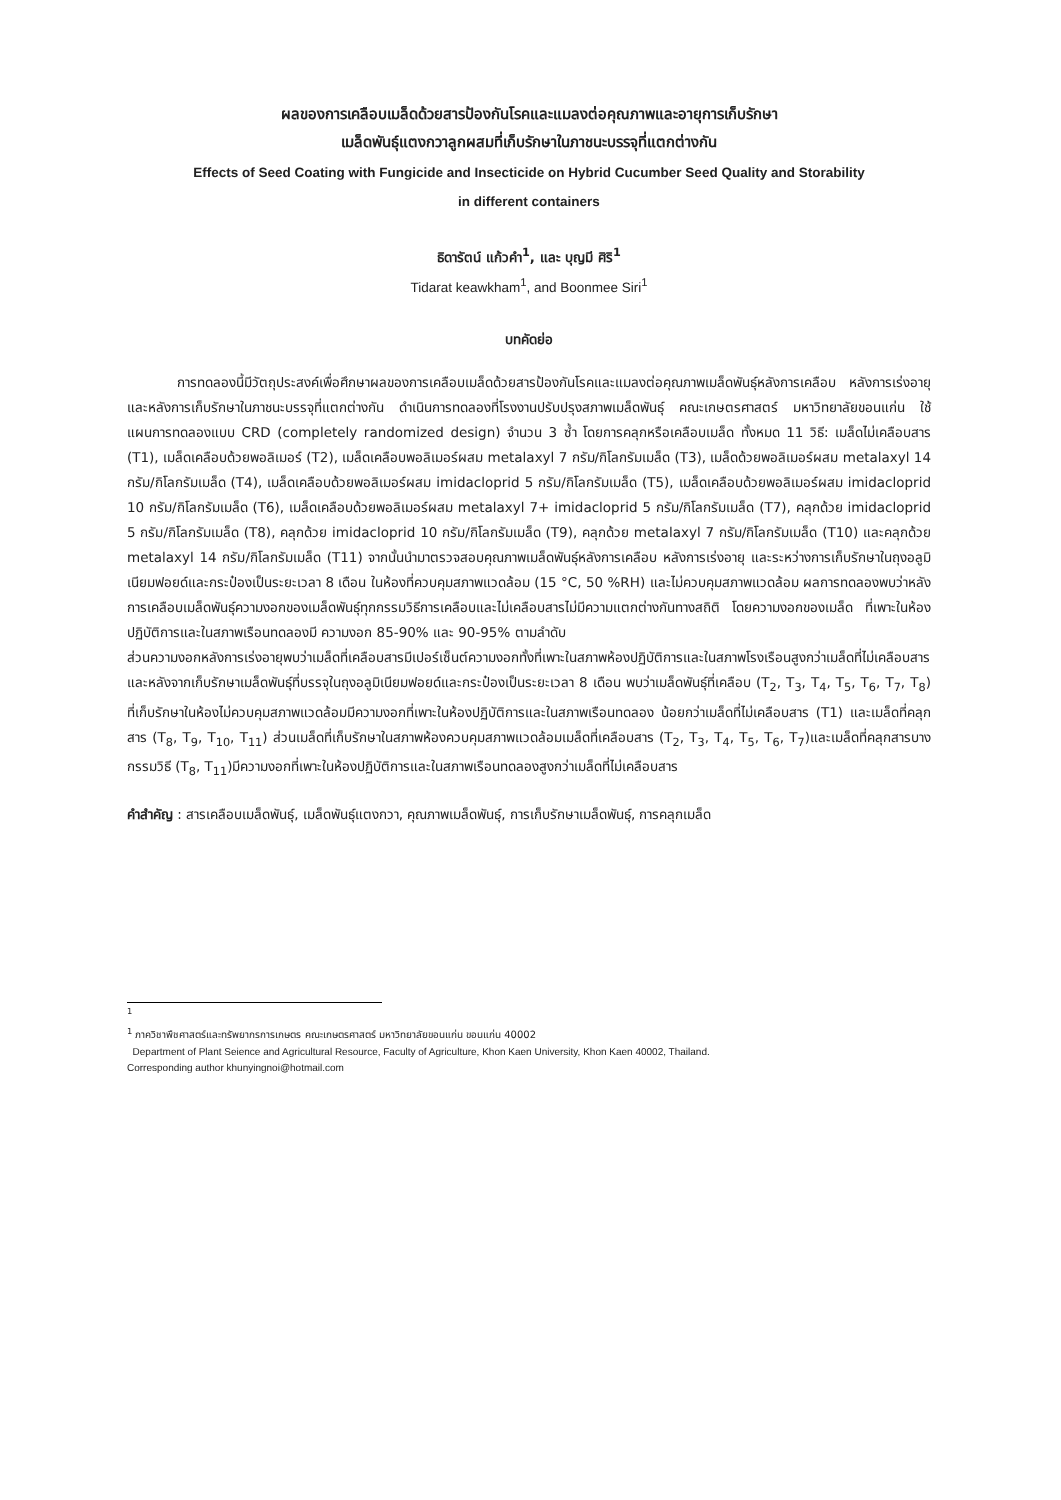ผลของการเคลือบเมล็ดด้วยสารป้องกันโรคและแมลงต่อคุณภาพและอายุการเก็บรักษา
เมล็ดพันธุ์แตงกวาลูกผสมที่เก็บรักษาในภาชนะบรรจุที่แตกต่างกัน
Effects of Seed Coating with Fungicide and Insecticide on Hybrid Cucumber Seed Quality and Storability
in different containers
ธิดารัตน์ แก้วคำ<sup>1</sup>, และ บุญมี ศิริ<sup>1</sup>
Tidarat keawkham<sup>1</sup>, and Boonmee Siri<sup>1</sup>
บทคัดย่อ
การทดลองนี้มีวัตถุประสงค์เพื่อศึกษาผลของการเคลือบเมล็ดด้วยสารป้องกันโรคและแมลงต่อคุณภาพเมล็ดพันธุ์หลังการเคลือบ หลังการเร่งอายุและหลังการเก็บรักษาในภาชนะบรรจุที่แตกต่างกัน ดำเนินการทดลองที่โรงงานปรับปรุงสภาพเมล็ดพันธุ์ คณะเกษตรศาสตร์ มหาวิทยาลัยขอนแก่น ใช้แผนการทดลองแบบ CRD (completely randomized design) จำนวน 3 ซ้ำ โดยการคลุกหรือเคลือบเมล็ด ทั้งหมด 11 วิธี: เมล็ดไม่เคลือบสาร (T1), เมล็ดเคลือบด้วยพอลิเมอร์ (T2), เมล็ดเคลือบพอลิเมอร์ผสม metalaxyl 7 กรัม/กิโลกรัมเมล็ด (T3), เมล็ดด้วยพอลิเมอร์ผสม metalaxyl 14 กรัม/กิโลกรัมเมล็ด (T4), เมล็ดเคลือบด้วยพอลิเมอร์ผสม imidacloprid 5 กรัม/กิโลกรัมเมล็ด (T5), เมล็ดเคลือบด้วยพอลิเมอร์ผสม imidacloprid 10 กรัม/กิโลกรัมเมล็ด (T6), เมล็ดเคลือบด้วยพอลิเมอร์ผสม metalaxyl 7+ imidacloprid 5 กรัม/กิโลกรัมเมล็ด (T7), คลุกด้วย imidacloprid 5 กรัม/กิโลกรัมเมล็ด (T8), คลุกด้วย imidacloprid 10 กรัม/กิโลกรัมเมล็ด (T9), คลุกด้วย metalaxyl 7 กรัม/กิโลกรัมเมล็ด (T10) และคลุกด้วย metalaxyl 14 กรัม/กิโลกรัมเมล็ด (T11) จากนั้นนำมาตรวจสอบคุณภาพเมล็ดพันธุ์หลังการเคลือบ หลังการเร่งอายุ และระหว่างการเก็บรักษาในถุงอลูมิเนียมฟอยด์และกระป๋องเป็นระยะเวลา 8 เดือน ในห้องที่ควบคุมสภาพแวดล้อม (15 °C, 50 %RH) และไม่ควบคุมสภาพแวดล้อม ผลการทดลองพบว่าหลังการเคลือบเมล็ดพันธุ์ความงอกของเมล็ดพันธุ์ทุกกรรมวิธีการเคลือบและไม่เคลือบสารไม่มีความแตกต่างกันทางสถิติ โดยความงอกของเมล็ด ที่เพาะในห้องปฏิบัติการและในสภาพเรือนทดลองมี ความงอก 85-90% และ 90-95% ตามลำดับ
ส่วนความงอกหลังการเร่งอายุพบว่าเมล็ดที่เคลือบสารมีเปอร์เซ็นต์ความงอกทั้งที่เพาะในสภาพห้องปฏิบัติการและในสภาพโรงเรือนสูงกว่าเมล็ดที่ไม่เคลือบสาร
และหลังจากเก็บรักษาเมล็ดพันธุ์ที่บรรจุในถุงอลูมิเนียมฟอยด์และกระป๋องเป็นระยะเวลา 8 เดือน พบว่าเมล็ดพันธุ์ที่เคลือบ (T<sub>2</sub>, T<sub>3</sub>, T<sub>4</sub>, T<sub>5</sub>, T<sub>6</sub>, T<sub>7</sub>, T<sub>8</sub>) ที่เก็บรักษาในห้องไม่ควบคุมสภาพแวดล้อมมีความงอกที่เพาะในห้องปฏิบัติการและในสภาพเรือนทดลอง น้อยกว่าเมล็ดที่ไม่เคลือบสาร (T1) และเมล็ดที่คลุกสาร (T<sub>8</sub>, T<sub>9</sub>, T<sub>10</sub>, T<sub>11</sub>) ส่วนเมล็ดที่เก็บรักษาในสภาพห้องควบคุมสภาพแวดล้อมเมล็ดที่เคลือบสาร (T<sub>2</sub>, T<sub>3</sub>, T<sub>4</sub>, T<sub>5</sub>, T<sub>6</sub>, T<sub>7</sub>)และเมล็ดที่คลุกสารบางกรรมวิธี (T<sub>8</sub>, T<sub>11</sub>)มีความงอกที่เพาะในห้องปฏิบัติการและในสภาพเรือนทดลองสูงกว่าเมล็ดที่ไม่เคลือบสาร
คำสำคัญ : สารเคลือบเมล็ดพันธุ์, เมล็ดพันธุ์แตงกวา, คุณภาพเมล็ดพันธุ์, การเก็บรักษาเมล็ดพันธุ์, การคลุกเมล็ด
<sup>1</sup>
<sup>1</sup> ภาควิชาพืชศาสตร์และทรัพยากรการเกษตร คณะเกษตรศาสตร์ มหาวิทยาลัยขอนแก่น ขอนแก่น 40002
Department of Plant Seience and Agricultural Resource, Faculty of Agriculture, Khon Kaen University, Khon Kaen 40002, Thailand.
Corresponding author khunyingnoi@hotmail.com